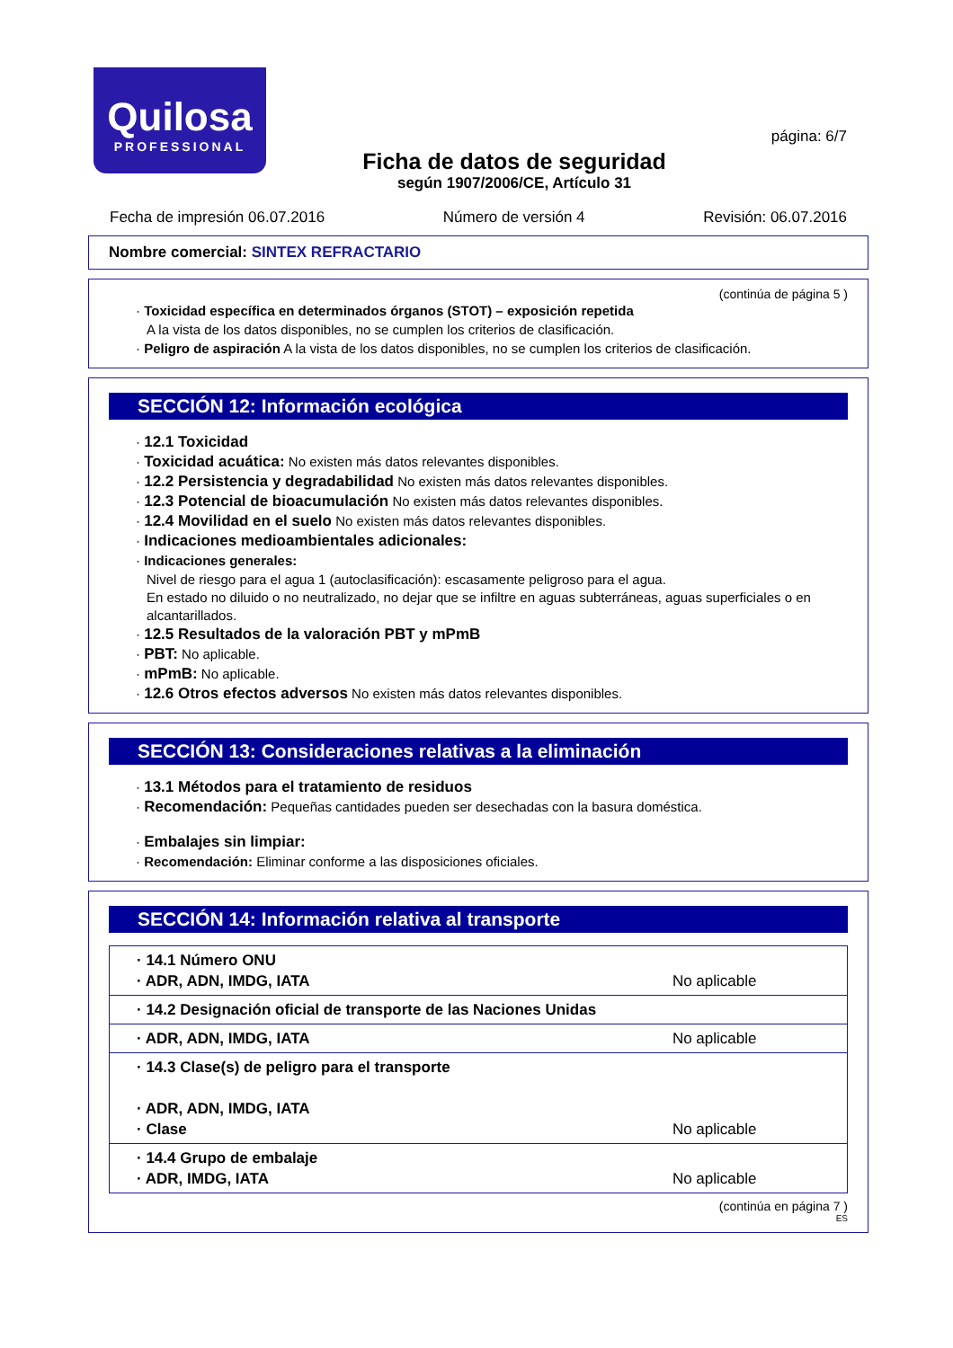Quilosa
PROFESSIONAL
página: 6/7
Ficha de datos de seguridad
según 1907/2006/CE, Artículo 31
Fecha de impresión 06.07.2016 Número de versión 4 Revisión: 06.07.2016
Nombre comercial: SINTEX REFRACTARIO
(continúa de página 5 )
· Toxicidad específica en determinados órganos (STOT) – exposición repetida
A la vista de los datos disponibles, no se cumplen los criterios de clasificación.
· Peligro de aspiración A la vista de los datos disponibles, no se cumplen los criterios de clasificación.
SECCIÓN 12: Información ecológica
· 12.1 Toxicidad
· Toxicidad acuática: No existen más datos relevantes disponibles.
· 12.2 Persistencia y degradabilidad No existen más datos relevantes disponibles.
· 12.3 Potencial de bioacumulación No existen más datos relevantes disponibles.
· 12.4 Movilidad en el suelo No existen más datos relevantes disponibles.
· Indicaciones medioambientales adicionales:
· Indicaciones generales:
Nivel de riesgo para el agua 1 (autoclasificación): escasamente peligroso para el agua.
En estado no diluido o no neutralizado, no dejar que se infiltre en aguas subterráneas, aguas superficiales o en alcantarillados.
· 12.5 Resultados de la valoración PBT y mPmB
· PBT: No aplicable.
· mPmB: No aplicable.
· 12.6 Otros efectos adversos No existen más datos relevantes disponibles.
SECCIÓN 13: Consideraciones relativas a la eliminación
· 13.1 Métodos para el tratamiento de residuos
· Recomendación: Pequeñas cantidades pueden ser desechadas con la basura doméstica.
· Embalajes sin limpiar:
· Recomendación: Eliminar conforme a las disposiciones oficiales.
SECCIÓN 14: Información relativa al transporte
| · 14.1 Número ONU · ADR, ADN, IMDG, IATA | No aplicable |
| · 14.2 Designación oficial de transporte de las Naciones Unidas | |
| · ADR, ADN, IMDG, IATA | No aplicable |
| · 14.3 Clase(s) de peligro para el transporte · ADR, ADN, IMDG, IATA · Clase | No aplicable |
| · 14.4 Grupo de embalaje · ADR, IMDG, IATA | No aplicable |
(continúa en página 7 )
ES